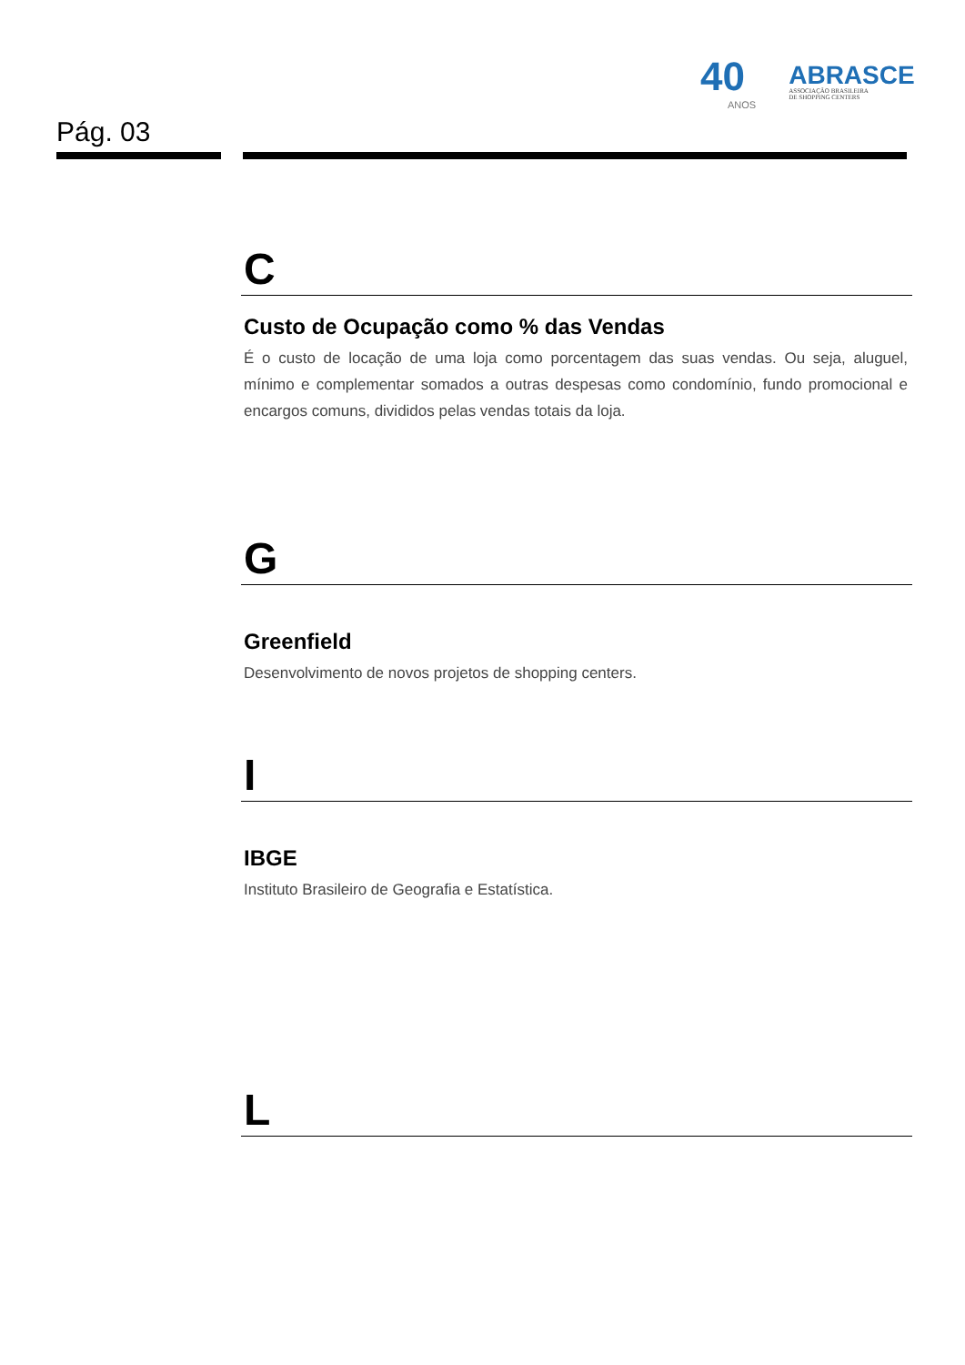40
ANOS
ABRASCE
ASSOCIAÇÃO BRASILEIRA
DE SHOPPING CENTERS
Pág. 03
C
Custo de Ocupação como % das Vendas
É o custo de locação de uma loja como porcentagem das suas vendas. Ou seja, aluguel, mínimo e complementar somados a outras despesas como condomínio, fundo promocional e encargos comuns, divididos pelas vendas totais da loja.
G
Greenfield
Desenvolvimento de novos projetos de shopping centers.
I
IBGE
Instituto Brasileiro de Geografia e Estatística.
L